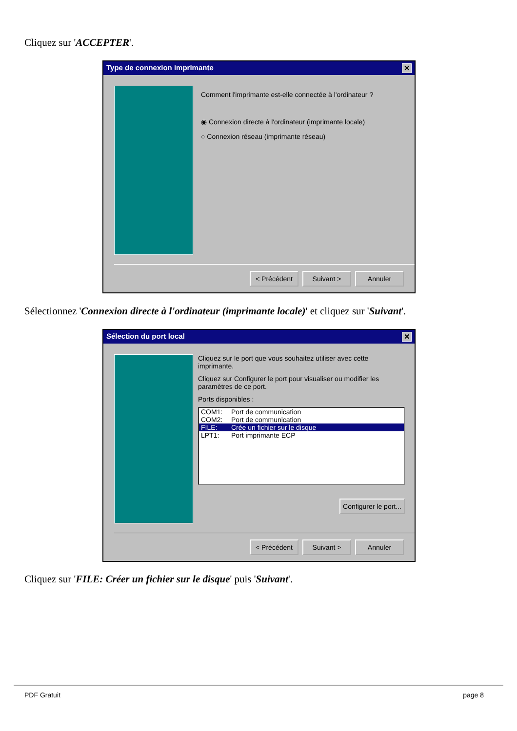Cliquez sur 'ACCEPTER'.
Type de connexion imprimante ✕
Comment l'imprimante est-elle connectée à l'ordinateur ?
◉ Connexion directe à l'ordinateur (imprimante locale)
○ Connexion réseau (imprimante réseau)
< Précédent Suivant > Annuler
Sélectionnez 'Connexion directe à l'ordinateur (imprimante locale)' et cliquez sur 'Suivant'.
Sélection du port local ✕
Cliquez sur le port que vous souhaitez utiliser avec cette imprimante.
Cliquez sur Configurer le port pour visualiser ou modifier les paramètres de ce port.
Ports disponibles :
COM1: Port de communication
COM2: Port de communication
FILE: Crée un fichier sur le disque
LPT1: Port imprimante ECP
Configurer le port...
< Précédent Suivant > Annuler
Cliquez sur 'FILE: Créer un fichier sur le disque' puis 'Suivant'.
PDF Gratuit page 8